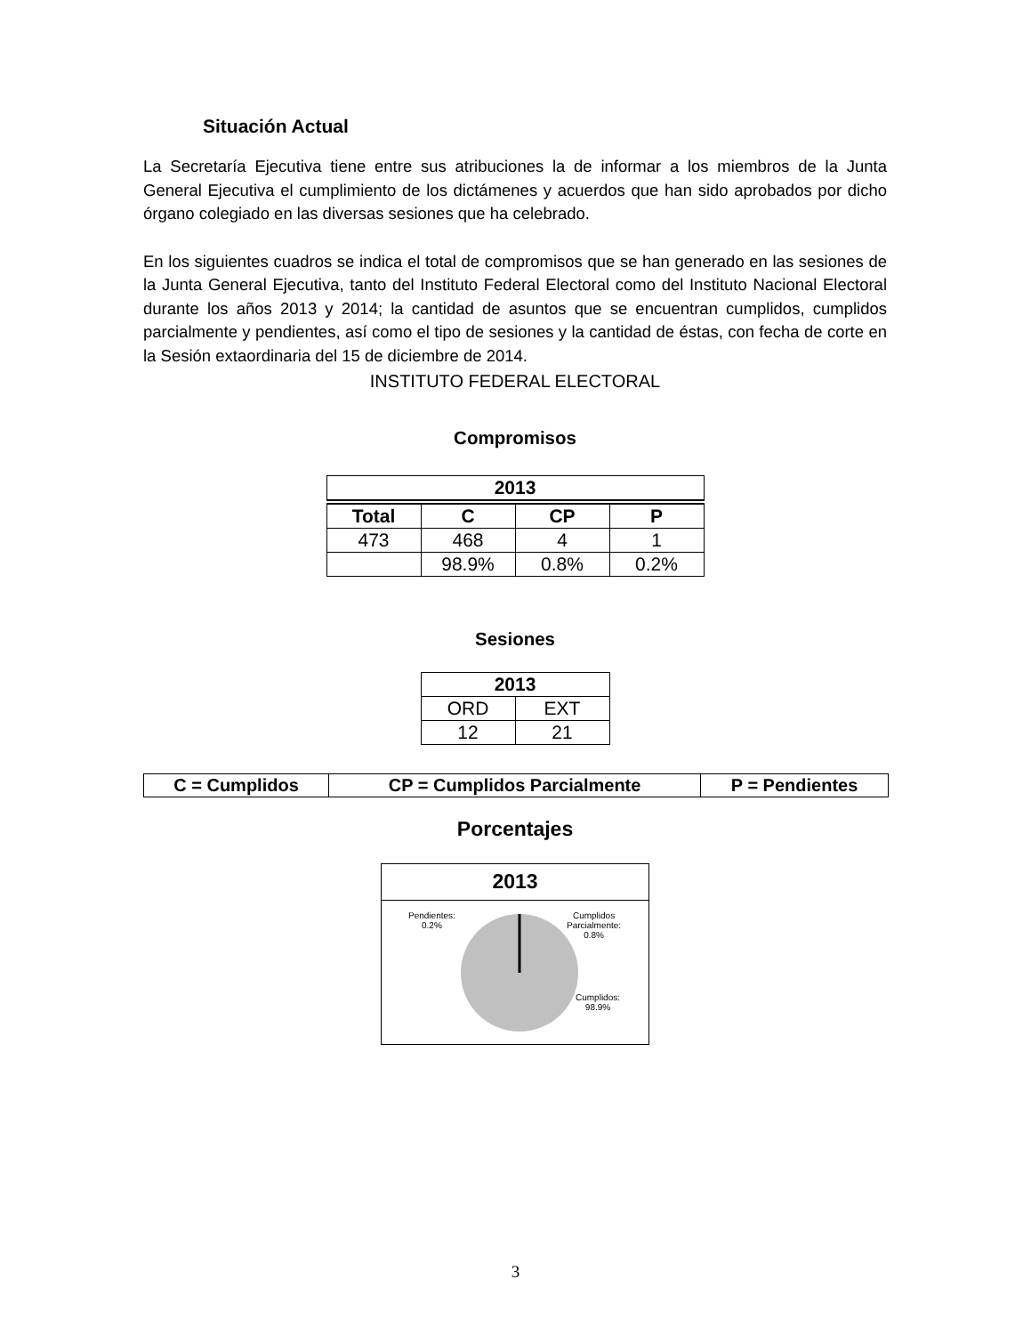Situación Actual
La Secretaría Ejecutiva tiene entre sus atribuciones la de informar a los miembros de la Junta General Ejecutiva el cumplimiento de los dictámenes y acuerdos que han sido aprobados por dicho órgano colegiado en las diversas sesiones que ha celebrado.
En los siguientes cuadros se indica el total de compromisos que se han generado en las sesiones de la Junta General Ejecutiva, tanto del Instituto Federal Electoral como del Instituto Nacional Electoral durante los años 2013 y 2014; la cantidad de asuntos que se encuentran cumplidos, cumplidos parcialmente y pendientes, así como el tipo de sesiones y la cantidad de éstas, con fecha de corte en la Sesión extaordinaria del 15 de diciembre de 2014.
INSTITUTO FEDERAL ELECTORAL
Compromisos
| 2013 | | | |
| --- | --- | --- | --- |
| Total | C | CP | P |
| 473 | 468 | 4 | 1 |
| | 98.9% | 0.8% | 0.2% |
Sesiones
| 2013 | |
| --- | --- |
| ORD | EXT |
| 12 | 21 |
| C = Cumplidos | CP = Cumplidos Parcialmente | P = Pendientes |
Porcentajes
2013
Pendientes:
0.2%
Cumplidos
Parcialmente:
0.8%
Cumplidos:
98.9%
3